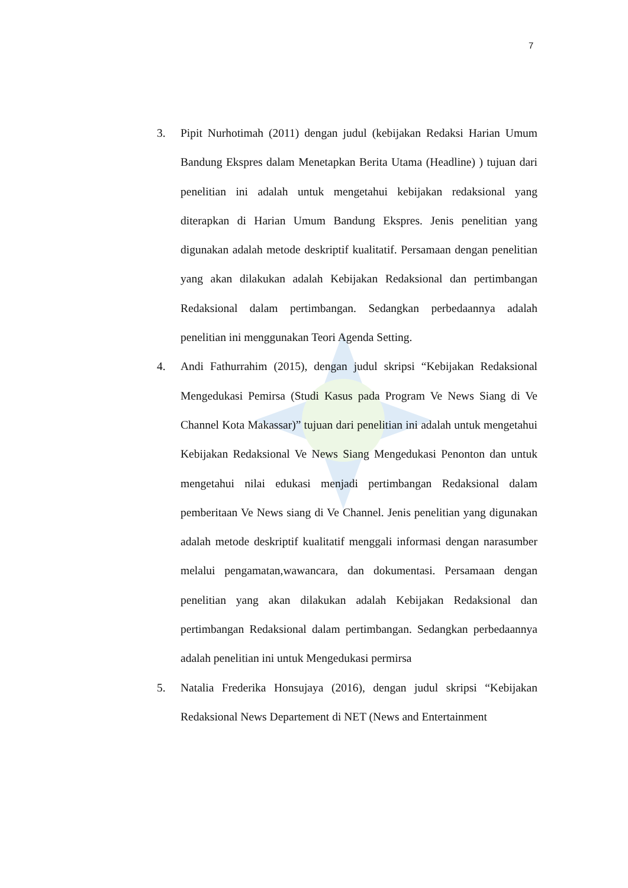7
3. Pipit Nurhotimah (2011) dengan judul (kebijakan Redaksi Harian Umum Bandung Ekspres dalam Menetapkan Berita Utama (Headline) ) tujuan dari penelitian ini adalah untuk mengetahui kebijakan redaksional yang diterapkan di Harian Umum Bandung Ekspres. Jenis penelitian yang digunakan adalah metode deskriptif kualitatif. Persamaan dengan penelitian yang akan dilakukan adalah Kebijakan Redaksional dan pertimbangan Redaksional dalam pertimbangan. Sedangkan perbedaannya adalah penelitian ini menggunakan Teori Agenda Setting.
4. Andi Fathurrahim (2015), dengan judul skripsi “Kebijakan Redaksional Mengedukasi Pemirsa (Studi Kasus pada Program Ve News Siang di Ve Channel Kota Makassar)” tujuan dari penelitian ini adalah untuk mengetahui Kebijakan Redaksional Ve News Siang Mengedukasi Penonton dan untuk mengetahui nilai edukasi menjadi pertimbangan Redaksional dalam pemberitaan Ve News siang di Ve Channel. Jenis penelitian yang digunakan adalah metode deskriptif kualitatif menggali informasi dengan narasumber melalui pengamatan,wawancara, dan dokumentasi. Persamaan dengan penelitian yang akan dilakukan adalah Kebijakan Redaksional dan pertimbangan Redaksional dalam pertimbangan. Sedangkan perbedaannya adalah penelitian ini untuk Mengedukasi permirsa
5. Natalia Frederika Honsujaya (2016), dengan judul skripsi “Kebijakan Redaksional News Departement di NET (News and Entertainment